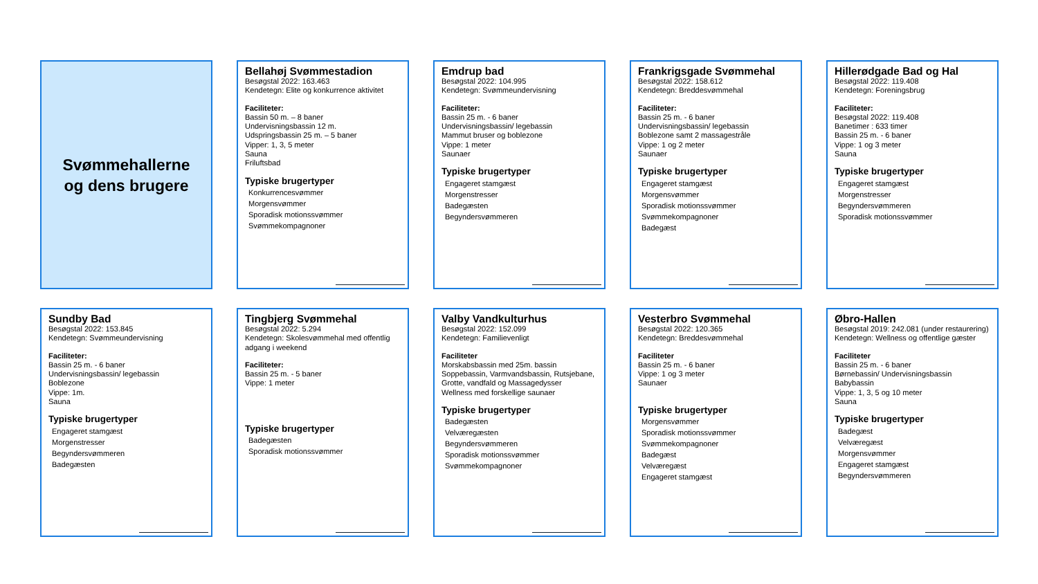Svømmehallerne
og dens brugere
Bellahøj Svømmestadion
Besøgstal 2022: 163.463
Kendetegn: Elite og konkurrence aktivitet
Faciliteter:
Bassin 50 m. – 8 baner
Undervisningsbassin 12 m.
Udspringsbassin 25 m. – 5 baner
Vipper: 1, 3, 5 meter
Sauna
Friluftsbad
Typiske brugertyper
Konkurrencesvømmer
Morgensvømmer
Sporadisk motionssvømmer
Svømmekompagnoner
Emdrup bad
Besøgstal 2022: 104.995
Kendetegn: Svømmeundervisning
Faciliteter:
Bassin 25 m. - 6 baner
Undervisningsbassin/ legebassin
Mammut bruser og boblezone
Vippe: 1 meter
Saunaer
Typiske brugertyper
Engageret stamgæst
Morgenstresser
Badegæsten
Begyndersvømmeren
Frankrigsgade Svømmehal
Besøgstal 2022: 158.612
Kendetegn: Breddesvømmehal
Faciliteter:
Bassin 25 m. - 6 baner
Undervisningsbassin/ legebassin
Boblezone samt 2 massagestråle
Vippe: 1 og 2 meter
Saunaer
Typiske brugertyper
Engageret stamgæst
Morgensvømmer
Sporadisk motionssvømmer
Svømmekompagnoner
Badegæst
Hillerødgade Bad og Hal
Besøgstal 2022: 119.408
Kendetegn: Foreningsbrug
Faciliteter:
Besøgstal 2022: 119.408
Banetimer : 633 timer
Bassin 25 m. - 6 baner
Vippe: 1 og 3 meter
Sauna
Typiske brugertyper
Engageret stamgæst
Morgenstresser
Begyndersvømmeren
Sporadisk motionssvømmer
Sundby Bad
Besøgstal 2022: 153.845
Kendetegn: Svømmeundervisning
Faciliteter:
Bassin 25 m. - 6 baner
Undervisningsbassin/ legebassin
Boblezone
Vippe: 1m.
Sauna
Typiske brugertyper
Engageret stamgæst
Morgenstresser
Begyndersvømmeren
Badegæsten
Tingbjerg Svømmehal
Besøgstal 2022: 5.294
Kendetegn: Skolesvømmehal med offentlig adgang i weekend
Faciliteter:
Bassin 25 m. - 5 baner
Vippe: 1 meter
Typiske brugertyper
Badegæsten
Sporadisk motionssvømmer
Valby Vandkulturhus
Besøgstal 2022: 152.099
Kendetegn: Familievenligt
Faciliteter
Morskabsbassin med 25m. bassin
Soppebassin, Varmvandsbassin, Rutsjebane, Grotte, vandfald og Massagedysser
Wellness med forskellige saunaer
Typiske brugertyper
Badegæsten
Velværegæsten
Begyndersvømmeren
Sporadisk motionssvømmer
Svømmekompagnoner
Vesterbro Svømmehal
Besøgstal 2022: 120.365
Kendetegn: Breddesvømmehal
Faciliteter
Bassin 25 m. - 6 baner
Vippe: 1 og 3 meter
Saunaer
Typiske brugertyper
Morgensvømmer
Sporadisk motionssvømmer
Svømmekompagnoner
Badegæst
Velværegæst
Engageret stamgæst
Øbro-Hallen
Besøgstal 2019: 242.081 (under restaurering)
Kendetegn: Wellness og offentlige gæster
Faciliteter
Bassin 25 m. - 6 baner
Børnebassin/ Undervisningsbassin
Babybassin
Vippe: 1, 3, 5 og 10 meter
Sauna
Typiske brugertyper
Badegæst
Velværegæst
Morgensvømmer
Engageret stamgæst
Begyndersvømmeren